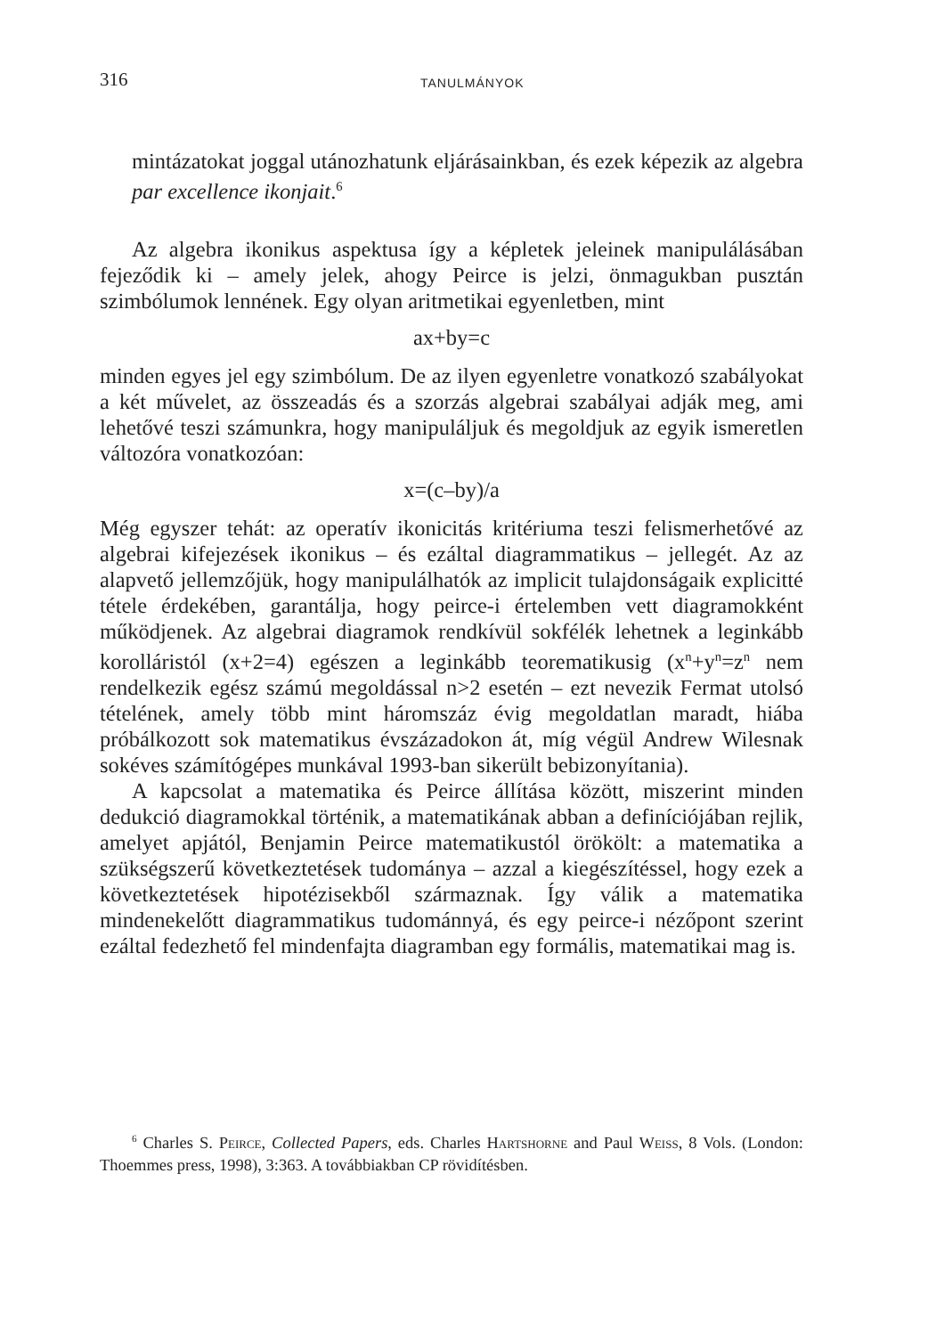316 TANULMÁNYOK
mintázatokat joggal utánozhatunk eljárásainkban, és ezek képezik az algebra par excellence ikonjait.<sup>6</sup>
Az algebra ikonikus aspektusa így a képletek jeleinek manipulálásában fejeződik ki – amely jelek, ahogy Peirce is jelzi, önmagukban pusztán szimbólumok lennének. Egy olyan aritmetikai egyenletben, mint
ax+by=c
minden egyes jel egy szimbólum. De az ilyen egyenletre vonatkozó szabályokat a két művelet, az összeadás és a szorzás algebrai szabályai adják meg, ami lehetővé teszi számunkra, hogy manipuláljuk és megoldjuk az egyik ismeretlen változóra vonatkozóan:
x=(c–by)/a
Még egyszer tehát: az operatív ikonicitás kritériuma teszi felismerhetővé az algebrai kifejezések ikonikus – és ezáltal diagrammatikus – jellegét. Az az alapvető jellemzőjük, hogy manipulálhatók az implicit tulajdonságaik explicitté tétele érdekében, garantálja, hogy peirce-i értelemben vett diagramokként működjenek. Az algebrai diagramok rendkívül sokfélék lehetnek a leginkább korolláristól (x+2=4) egészen a leginkább teorematikusig (x<sup>n</sup>+y<sup>n</sup>=z<sup>n</sup> nem rendelkezik egész számú megoldással n>2 esetén – ezt nevezik Fermat utolsó tételének, amely több mint háromszáz évig megoldatlan maradt, hiába próbálkozott sok matematikus évszázadokon át, míg végül Andrew Wilesnak sokéves számítógépes munkával 1993-ban sikerült bebizonyítania).
A kapcsolat a matematika és Peirce állítása között, miszerint minden dedukció diagramokkal történik, a matematikának abban a definíciójában rejlik, amelyet apjától, Benjamin Peirce matematikustól örökölt: a matematika a szükségszerű következtetések tudománya – azzal a kiegészítéssel, hogy ezek a következtetések hipotézisekből származnak. Így válik a matematika mindenekelőtt diagrammatikus tudománnyá, és egy peirce-i nézőpont szerint ezáltal fedezhető fel mindenfajta diagramban egy formális, matematikai mag is.
<sup>6</sup> Charles S. Peirce, Collected Papers, eds. Charles Hartshorne and Paul Weiss, 8 Vols. (London: Thoemmes press, 1998), 3:363. A továbbiakban CP rövidítésben.